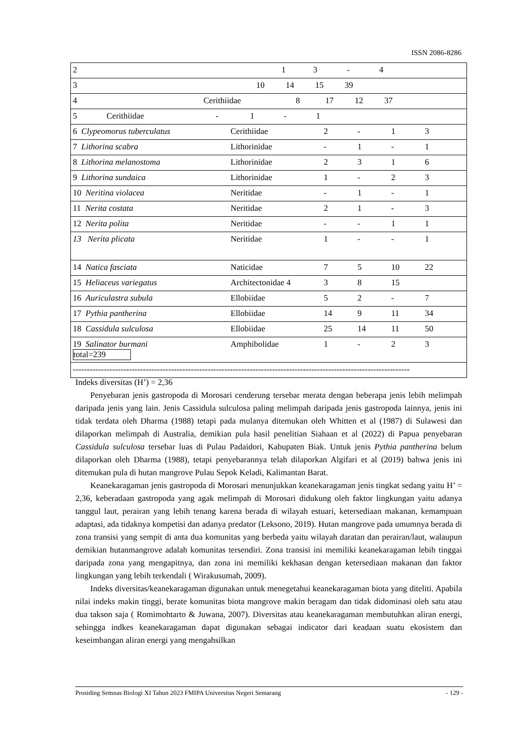ISSN 2086-8286
| 2 1 3 - 4 | | | | | | |
| 3 10 14 15 39 | | | | | | |
| 4 Cerithiidae 8 17 12 37 | | | | | | |
| 5 Cerithiidae - 1 - 1 | | | | | | |
| 6 Clypeomorus tuberculatus | Cerithiidae | 2 | - | 1 | 3 | |
| 7 Lithorina scabra | Lithorinidae | - | 1 | - | 1 | |
| 8 Lithorina melanostoma | Lithorinidae | 2 | 3 | 1 | 6 | |
| 9 Lithorina sundaica | Lithorinidae | 1 | - | 2 | 3 | |
| 10 Neritina violacea | Neritidae | - | 1 | - | 1 | |
| 11 Nerita costata | Neritidae | 2 | 1 | - | 3 | |
| 12 Nerita polita | Neritidae | - | - | 1 | 1 | |
| 13 Nerita plicata | Neritidae | 1 | - | - | 1 | |
| 14 Natica fasciata | Naticidae | 7 | 5 | 10 | 22 | |
| 15 Heliaceus variegatus | Architectonidae 4 | 3 | 8 | 15 | | |
| 16 Auriculastra subula | Ellobiidae | 5 | 2 | - | 7 | |
| 17 Pythia pantherina | Ellobiidae | 14 | 9 | 11 | 34 | |
| 18 Cassidula sulculosa | Ellobiidae | 25 | 14 | 11 | 50 | |
| 19 Salinator burmani total=239 | Amphibolidae | 1 | - | 2 | 3 | |
| ------------------------------------------------------------------------------------------------------------------------ | | | | | | |
Indeks diversitas (H’) = 2,36
Penyebaran jenis gastropoda di Morosari cenderung tersebar merata dengan beberapa jenis lebih melimpah daripada jenis yang lain. Jenis Cassidula sulculosa paling melimpah daripada jenis gastropoda lainnya, jenis ini tidak terdata oleh Dharma (1988) tetapi pada mulanya ditemukan oleh Whitten et al (1987) di Sulawesi dan dilaporkan melimpah di Australia, demikian pula hasil penelitian Siahaan et al (2022) di Papua penyebaran Cassidula sulculosa tersebar luas di Pulau Padaidori, Kabupaten Biak. Untuk jenis Pythia pantherina belum dilaporkan oleh Dharma (1988), tetapi penyebarannya telah dilaporkan Algifari et al (2019) bahwa jenis ini ditemukan pula di hutan mangrove Pulau Sepok Keladi, Kalimantan Barat.
Keanekaragaman jenis gastropoda di Morosari menunjukkan keanekaragaman jenis tingkat sedang yaitu H’ = 2,36, keberadaan gastropoda yang agak melimpah di Morosari didukung oleh faktor lingkungan yaitu adanya tanggul laut, perairan yang lebih tenang karena berada di wilayah estuari, ketersediaan makanan, kemampuan adaptasi, ada tidaknya kompetisi dan adanya predator (Leksono, 2019). Hutan mangrove pada umumnya berada di zona transisi yang sempit di anta dua komunitas yang berbeda yaitu wilayah daratan dan perairan/laut, walaupun demikian hutanmangrove adalah komunitas tersendiri. Zona transisi ini memiliki keanekaragaman lebih tinggai daripada zona yang mengapitnya, dan zona ini memiliki kekhasan dengan ketersediaan makanan dan faktor lingkungan yang lebih terkendali ( Wirakusumah, 2009).
Indeks diversitas/keanekaragaman digunakan untuk menegetahui keanekaragaman biota yang diteliti. Apabila nilai indeks makin tinggi, berate komunitas biota mangrove makin beragam dan tidak didominasi oleh satu atau dua takson saja ( Romimohtarto & Juwana, 2007). Diversitas atau keanekaragaman membutuhkan aliran energi, sehingga indkes keanekaragaman dapat digunakan sebagai indicator dari keadaan suatu ekosistem dan keseimbangan aliran energi yang mengahsilkan
Prosiding Semnas Biologi XI Tahun 2023 FMIPA Universitas Negeri Semarang - 129 -